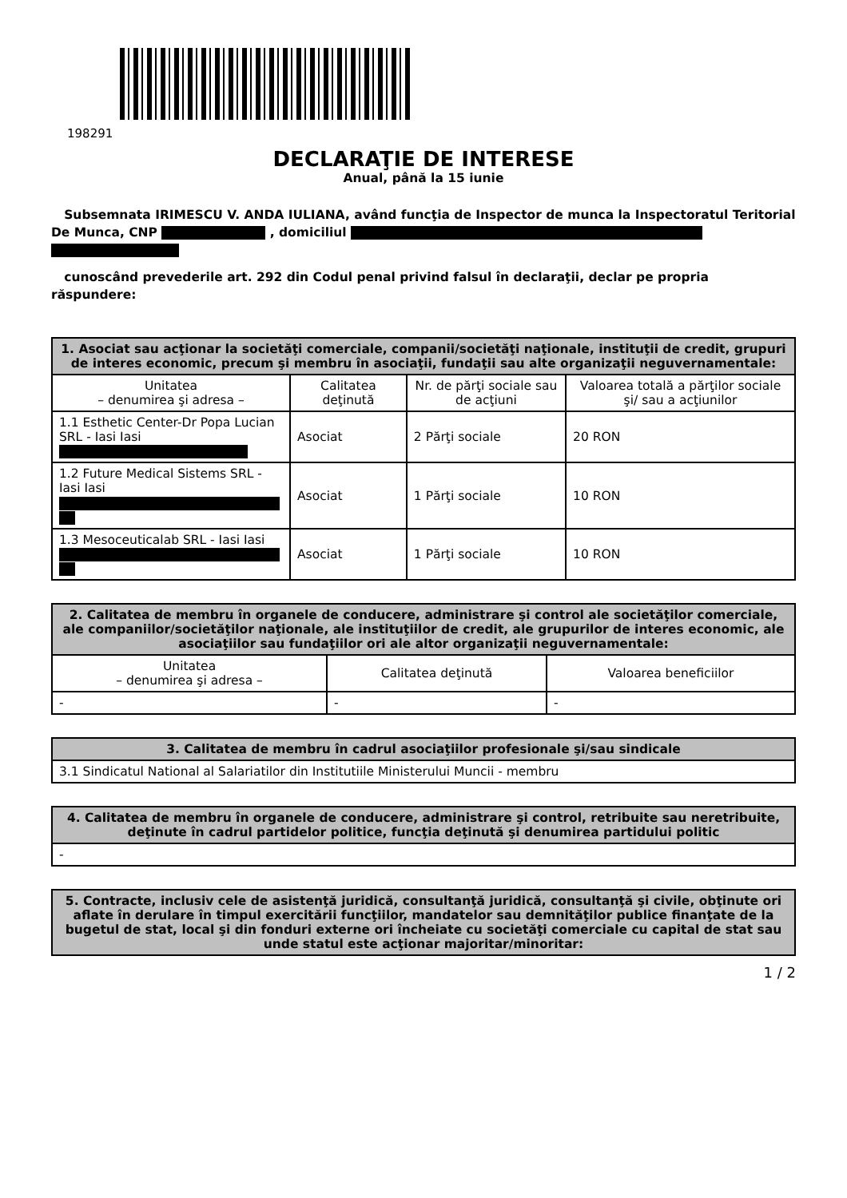198291
DECLARAŢIE DE INTERESE
Anual, până la 15 iunie
Subsemnata IRIMESCU V. ANDA IULIANA, având funcţia de Inspector de munca la Inspectoratul Teritorial De Munca, CNP , domiciliul
cunoscând prevederile art. 292 din Codul penal privind falsul în declaraţii, declar pe propria răspundere:
| 1. Asociat sau acţionar la societăţi comerciale, companii/societăţi naţionale, instituţii de credit, grupuri de interes economic, precum şi membru în asociaţii, fundaţii sau alte organizaţii neguvernamentale: | | | |
| --- | --- | --- | --- |
| Unitatea – denumirea şi adresa – | Calitatea deţinută | Nr. de părţi sociale sau de acţiuni | Valoarea totală a părţilor sociale şi/ sau a acţiunilor |
| 1.1 Esthetic Center-Dr Popa Lucian SRL - Iasi Iasi | Asociat | 2 Părţi sociale | 20 RON |
| 1.2 Future Medical Sistems SRL - Iasi Iasi | Asociat | 1 Părţi sociale | 10 RON |
| 1.3 Mesoceuticalab SRL - Iasi Iasi | Asociat | 1 Părţi sociale | 10 RON |
| 2. Calitatea de membru în organele de conducere, administrare şi control ale societăţilor comerciale, ale companiilor/societăţilor naţionale, ale instituţiilor de credit, ale grupurilor de interes economic, ale asociaţiilor sau fundaţiilor ori ale altor organizaţii neguvernamentale: | | |
| --- | --- | --- |
| Unitatea – denumirea şi adresa – | Calitatea deţinută | Valoarea beneficiilor |
| - | - | - |
| 3. Calitatea de membru în cadrul asociaţiilor profesionale şi/sau sindicale |
| --- |
| 3.1 Sindicatul National al Salariatilor din Institutiile Ministerului Muncii - membru |
| 4. Calitatea de membru în organele de conducere, administrare şi control, retribuite sau neretribuite, deţinute în cadrul partidelor politice, funcţia deţinută şi denumirea partidului politic |
| --- |
| - |
| 5. Contracte, inclusiv cele de asistenţă juridică, consultanţă juridică, consultanţă şi civile, obţinute ori aflate în derulare în timpul exercitării funcţiilor, mandatelor sau demnităţilor publice finanţate de la bugetul de stat, local şi din fonduri externe ori încheiate cu societăţi comerciale cu capital de stat sau unde statul este acţionar majoritar/minoritar: |
| --- |
1 / 2